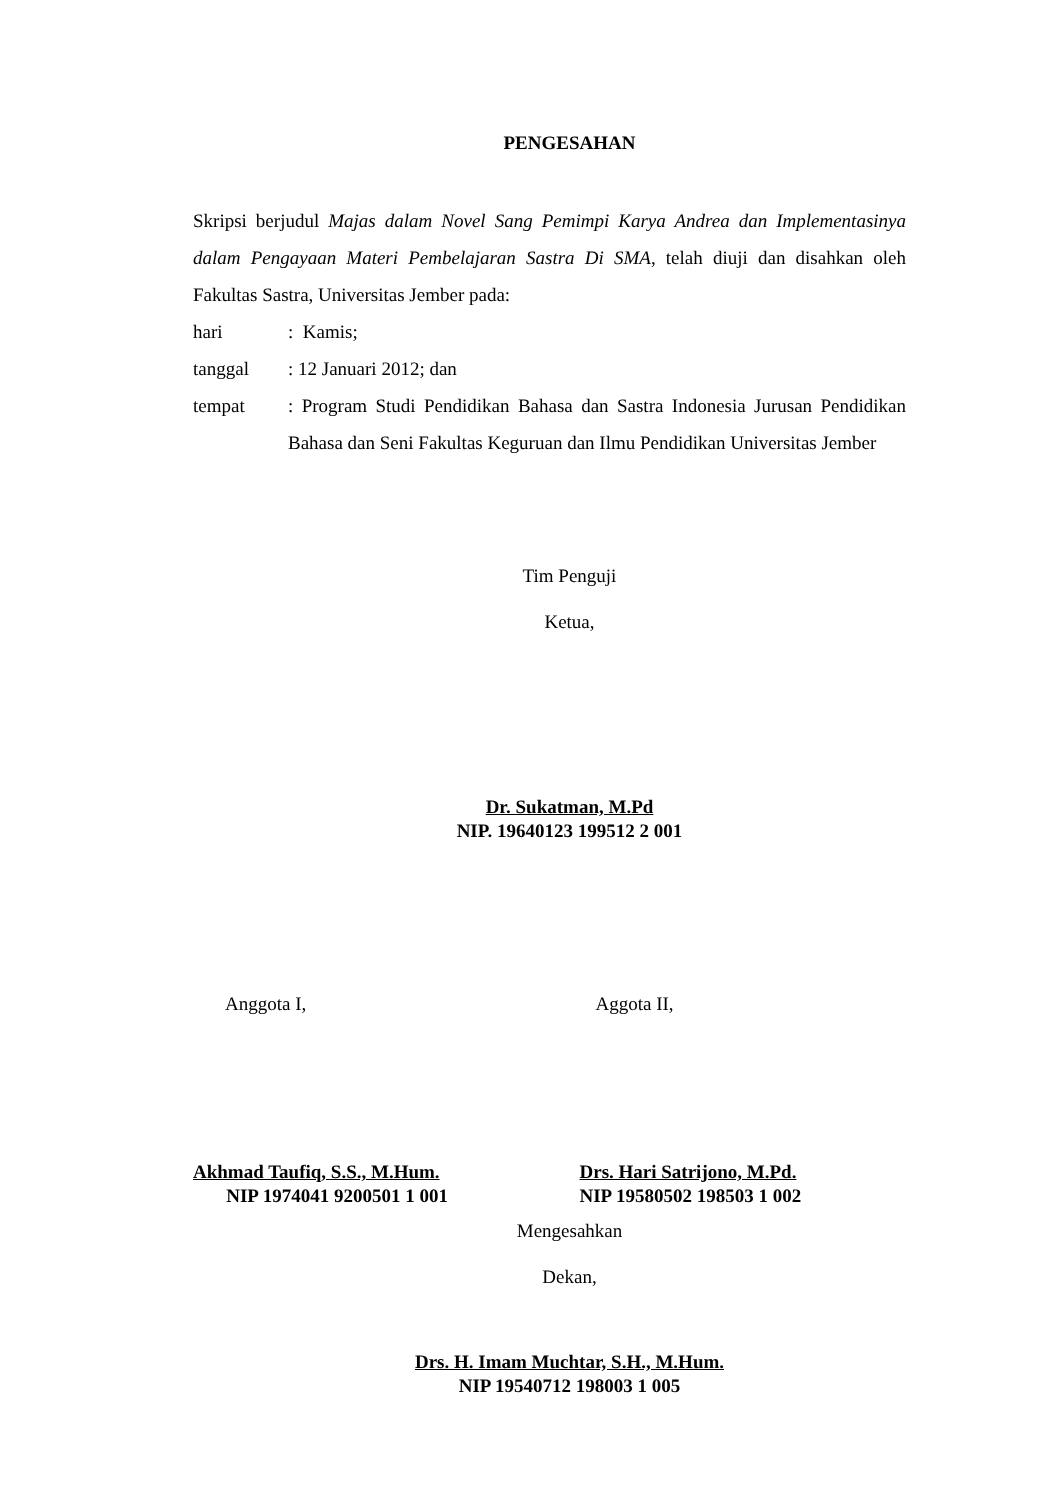PENGESAHAN
Skripsi berjudul Majas dalam Novel Sang Pemimpi Karya Andrea dan Implementasinya dalam Pengayaan Materi Pembelajaran Sastra Di SMA, telah diuji dan disahkan oleh Fakultas Sastra, Universitas Jember pada:
hari : Kamis;
tanggal : 12 Januari 2012; dan
tempat : Program Studi Pendidikan Bahasa dan Sastra Indonesia Jurusan Pendidikan Bahasa dan Seni Fakultas Keguruan dan Ilmu Pendidikan Universitas Jember
Tim Penguji
Ketua,
Dr. Sukatman, M.Pd
NIP. 19640123 199512 2 001
Anggota I, Aggota II,
Akhmad Taufiq, S.S., M.Hum.
NIP 1974041 9200501 1 001
Drs. Hari Satrijono, M.Pd.
NIP 19580502 198503 1 002
Mengesahkan
Dekan,
Drs. H. Imam Muchtar, S.H., M.Hum.
NIP 19540712 198003 1 005